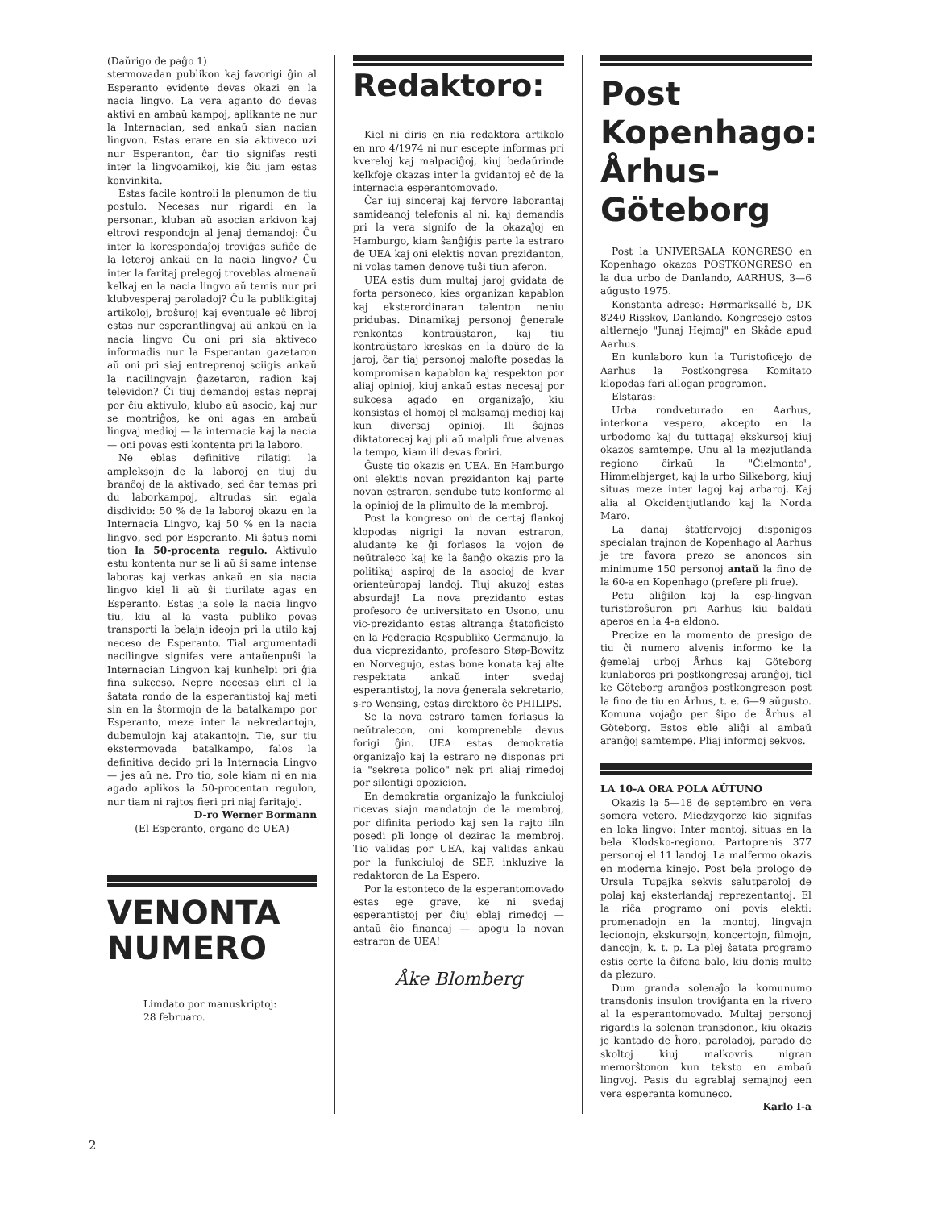(Daŭrigo de paĝo 1)
stermovadan publikon kaj favorigi ĝin al Esperanto evidente devas okazi en la nacia lingvo. La vera aganto do devas aktivi en ambaŭ kampoj, aplikante ne nur la Internacian, sed ankaŭ sian nacian lingvon. Estas erare en sia aktiveco uzi nur Esperanton, ĉar tio signifas resti inter la lingvoamikoj, kie ĉiu jam estas konvinkita.
Estas facile kontroli la plenumon de tiu postulo. Necesas nur rigardi en la personan, kluban aŭ asocian arkivon kaj eltrovi respondojn al jenaj demandoj: Ĉu inter la korespondaĵoj troviĝas sufiĉe de la leteroj ankaŭ en la nacia lingvo? Ĉu inter la faritaj prelegoj troveblas almenaŭ kelkaj en la nacia lingvo aŭ temis nur pri klubvesperaj paroladoj? Ĉu la publikigitaj artikoloj, broŝuroj kaj eventuale eĉ libroj estas nur esperantlingvaj aŭ ankaŭ en la nacia lingvo Ĉu oni pri sia aktiveco informadis nur la Esperantan gazetaron aŭ oni pri siaj entreprenoj sciigis ankaŭ la nacilingvajn ĝazetaron, radion kaj televidon? Ĉi tiuj demandoj estas nepraj por ĉiu aktivulo, klubo aŭ asocio, kaj nur se montriĝos, ke oni agas en ambaŭ lingvaj medioj — la internacia kaj la nacia — oni povas esti kontenta pri la laboro.
Ne eblas definitive rilatigi la ampleksojn de la laboroj en tiuj du branĉoj de la aktivado, sed ĉar temas pri du laborkampoj, altrudas sin egala disdivido: 50 % de la laboroj okazu en la Internacia Lingvo, kaj 50 % en la nacia lingvo, sed por Esperanto. Mi ŝatus nomi tion la 50-procenta regulo. Aktivulo estu kontenta nur se li aŭ ŝi same intense laboras kaj verkas ankaŭ en sia nacia lingvo kiel li aŭ ŝi tiurilate agas en Esperanto. Estas ja sole la nacia lingvo tiu, kiu al la vasta publiko povas transporti la belajn ideojn pri la utilo kaj neceso de Esperanto. Tial argumentadi nacilingve signifas vere antaŭenpuŝi la Internacian Lingvon kaj kunhelpi pri ĝia fina sukceso. Nepre necesas eliri el la ŝatata rondo de la esperantistoj kaj meti sin en la ŝtormojn de la batalkampo por Esperanto, meze inter la nekredantojn, dubemulojn kaj atakantojn. Tie, sur tiu ekstermovada batalkampo, falos la definitiva decido pri la Internacia Lingvo — jes aŭ ne. Pro tio, sole kiam ni en nia agado aplikos la 50-procentan regulon, nur tiam ni rajtos fieri pri niaj faritajoj.
D-ro Werner Bormann
(El Esperanto, organo de UEA)
VENONTA NUMERO
Limdato por manuskriptoj:
28 februaro.
Redaktoro:
Kiel ni diris en nia redaktora artikolo en nro 4/1974 ni nur escepte informas pri kvereloj kaj malpaciĝoj, kiuj bedaŭrinde kelkfoje okazas inter la gvidantoj eĉ de la internacia esperantomovado.
Ĉar iuj sinceraj kaj fervore laborantaj samideanoj telefonis al ni, kaj demandis pri la vera signifo de la okazaĵoj en Hamburgo, kiam ŝanĝiĝis parte la estraro de UEA kaj oni elektis novan prezidanton, ni volas tamen denove tuŝi tiun aferon.
UEA estis dum multaj jaroj gvidata de forta personeco, kies organizan kapablon kaj eksterordinaran talenton neniu pridubas. Dinamikaj personoj ĝenerale renkontas kontraŭstaron, kaj tiu kontraŭstaro kreskas en la daŭro de la jaroj, ĉar tiaj personoj malofte posedas la kompromisan kapablon kaj respekton por aliaj opinioj, kiuj ankaŭ estas necesaj por sukcesa agado en organizaĵo, kiu konsistas el homoj el malsamaj medioj kaj kun diversaj opinioj. Ili ŝajnas diktatorecaj kaj pli aŭ malpli frue alvenas la tempo, kiam ili devas foriri.
Ĝuste tio okazis en UEA. En Hamburgo oni elektis novan prezidanton kaj parte novan estraron, sendube tute konforme al la opinioj de la plimulto de la membroj.
Post la kongreso oni de certaj flankoj klopodas nigrigi la novan estraron, aludante ke ĝi forlasos la vojon de neŭtraleco kaj ke la ŝanĝo okazis pro la politikaj aspiroj de la asocioj de kvar orienteŭropaj landoj. Tiuj akuzoj estas absurdaj! La nova prezidanto estas profesoro ĉe universitato en Usono, unu vic-prezidanto estas altranga ŝtatoficisto en la Federacia Respubliko Germanujo, la dua vicprezidanto, profesoro Støp-Bowitz en Norvegujo, estas bone konata kaj alte respektata ankaŭ inter svedaj esperantistoj, la nova ĝenerala sekretario, s-ro Wensing, estas direktoro ĉe PHILIPS.
Se la nova estraro tamen forlasus la neŭtralecon, oni kompreneble devus forigi ĝin. UEA estas demokratia organizaĵo kaj la estraro ne disponas pri ia "sekreta polico" nek pri aliaj rimedoj por silentigi opozicion.
En demokratia organizaĵo la funkciuloj ricevas siajn mandatojn de la membroj, por difinita periodo kaj sen la rajto iiln posedi pli longe ol dezirас la membroj. Tio validas por UEA, kaj validas ankaŭ por la funkciuloj de SEF, inkluzive la redaktoron de La Espero.
Por la estonteco de la esperantomovado estas ege grave, ke ni svedaj esperantistoj per ĉiuj eblaj rimedoj — antaŭ ĉio financaj — apogu la novan estraron de UEA!
Åke Blomberg
Post Kopenhago: Århus-Göteborg
Post la UNIVERSALA KONGRESO en Kopenhago okazos POSTKONGRESO en la dua urbo de Danlando, AARHUS, 3—6 aŭgusto 1975.
Konstanta adreso: Hørmarksallé 5, DK 8240 Risskov, Danlando. Kongresejo estos altlernejo "Junaj Hejmoj" en Skåde apud Aarhus.
En kunlaboro kun la Turistoficejo de Aarhus la Postkongresa Komitato klopodas fari allogan programon.
Elstaras:
Urba rondveturado en Aarhus, interkona vespero, akcepto en la urbodomo kaj du tuttagaj ekskursoj kiuj okazos samtempe. Unu al la mezjutlanda regiono ĉirkaŭ la "Ĉielmonto", Himmelbjerget, kaj la urbo Silkeborg, kiuj situas meze inter lagoj kaj arbaroj. Kaj alia al Okcidentjutlando kaj la Norda Maro.
La danaj ŝtatfervojoj disponigos specialan trajnon de Kopenhago al Aarhus je tre favora prezo se anoncos sin minimume 150 personoj antaŭ la fino de la 60-a en Kopenhago (prefere pli frue).
Petu aliĝilon kaj la esp-lingvan turistbroŝuron pri Aarhus kiu baldaŭ aperos en la 4-a eldono.
Precize en la momento de presigo de tiu ĉi numero alvenis informo ke la ĝemelaj urboj Århus kaj Göteborg kunlaboros pri postkongresaj aranĝoj, tiel ke Göteborg aranĝos postkongreson post la fino de tiu en Århus, t. e. 6—9 aŭgusto. Komuna vojaĝo per ŝipo de Århus al Göteborg. Estos eble aliĝi al ambaŭ aranĝoj samtempe. Pliaj informoj sekvos.
LA 10-A ORA POLA AŬTUNO
Okazis la 5—18 de septembro en vera somera vetero. Miedzygorze kio signifas en loka lingvo: Inter montoj, situas en la bela Klodsko-regiono. Partoprenis 377 personoj el 11 landoj. La malfermo okazis en moderna kinejo. Post bela prologo de Ursula Tupajka sekvis salutparoloj de polaj kaj eksterlandaj reprezentantoj. El la riĉa programo oni povis elekti: promenadojn en la montoj, lingvajn lecionojn, ekskursojn, koncertojn, filmojn, dancojn, k. t. p. La plej ŝatata programo estis certe la ĉifona balo, kiu donis multe da plezuro.
Dum granda solenaĵo la komunumo transdonis insulon troviĝanta en la rivero al la esperantomovado. Multaj personoj rigardis la solenan transdonon, kiu okazis je kantado de ĥoro, paroladoj, parado de skoltoj kiuj malkovris nigran memorŝtonon kun teksto en ambaŭ lingvoj. Pasis du agrablaj semajnoj een vera esperanta komuneco.
Karlo I-a
2